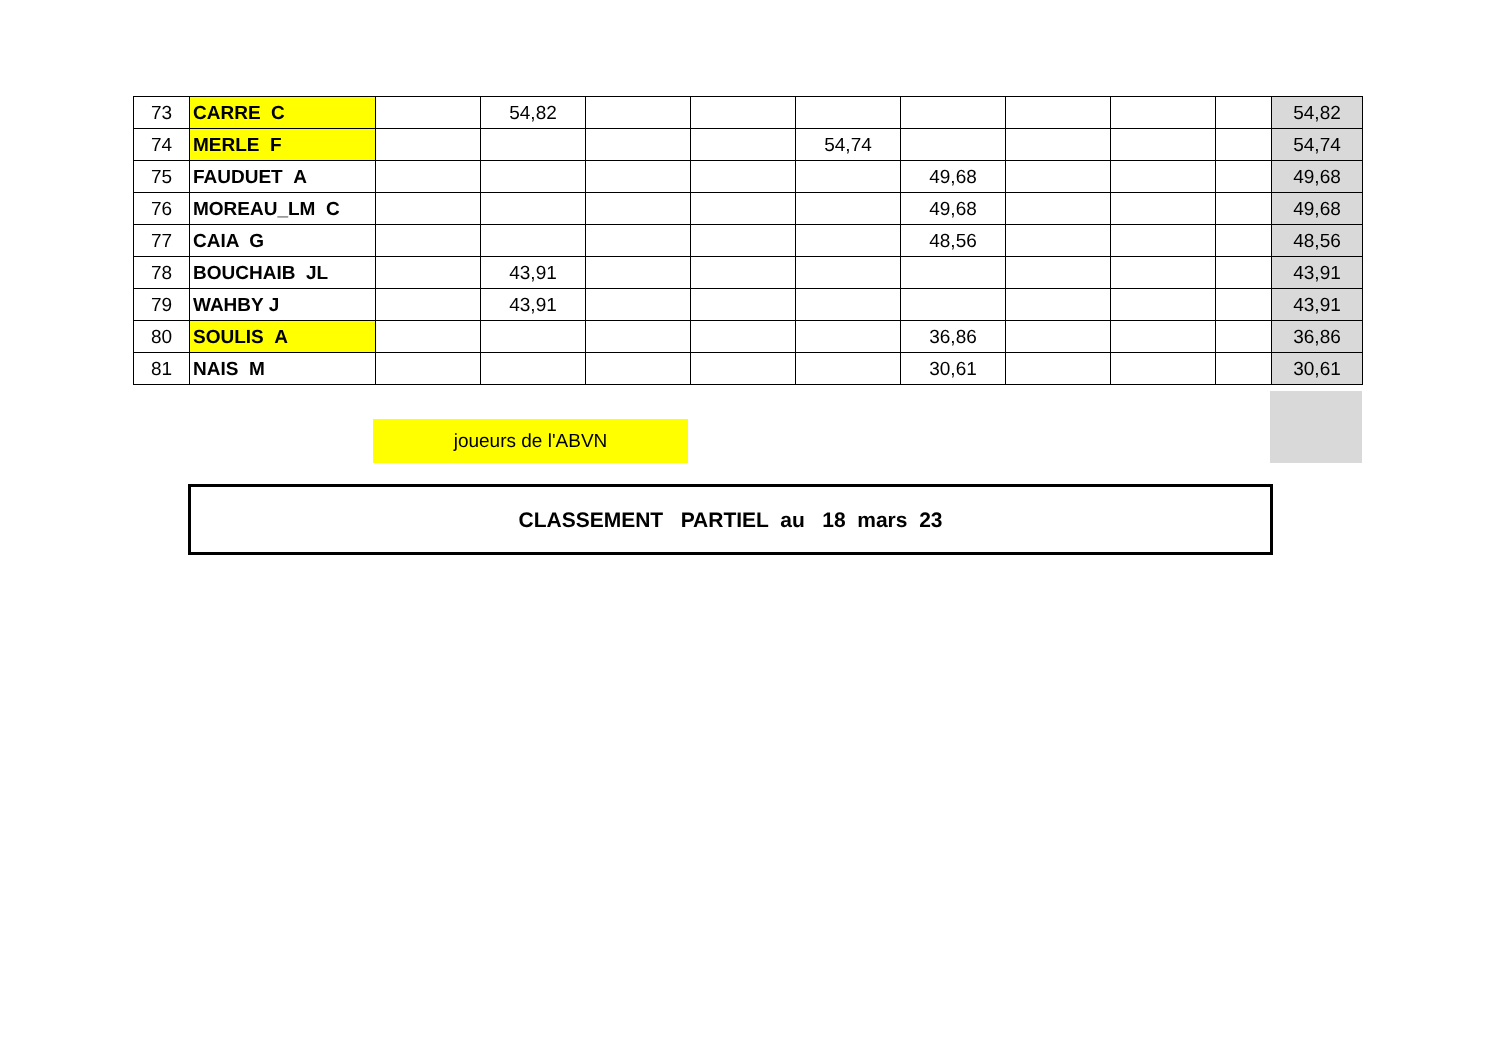| 73 | CARRE C | | 54,82 | | | | | | | | 54,82 |
| 74 | MERLE F | | | | | 54,74 | | | | | 54,74 |
| 75 | FAUDUET A | | | | | | 49,68 | | | | 49,68 |
| 76 | MOREAU_LM C | | | | | | 49,68 | | | | 49,68 |
| 77 | CAIA G | | | | | | 48,56 | | | | 48,56 |
| 78 | BOUCHAIB JL | | 43,91 | | | | | | | | 43,91 |
| 79 | WAHBY J | | 43,91 | | | | | | | | 43,91 |
| 80 | SOULIS A | | | | | | 36,86 | | | | 36,86 |
| 81 | NAIS M | | | | | | 30,61 | | | | 30,61 |
joueurs de l'ABVN
CLASSEMENT PARTIEL au 18 mars 23